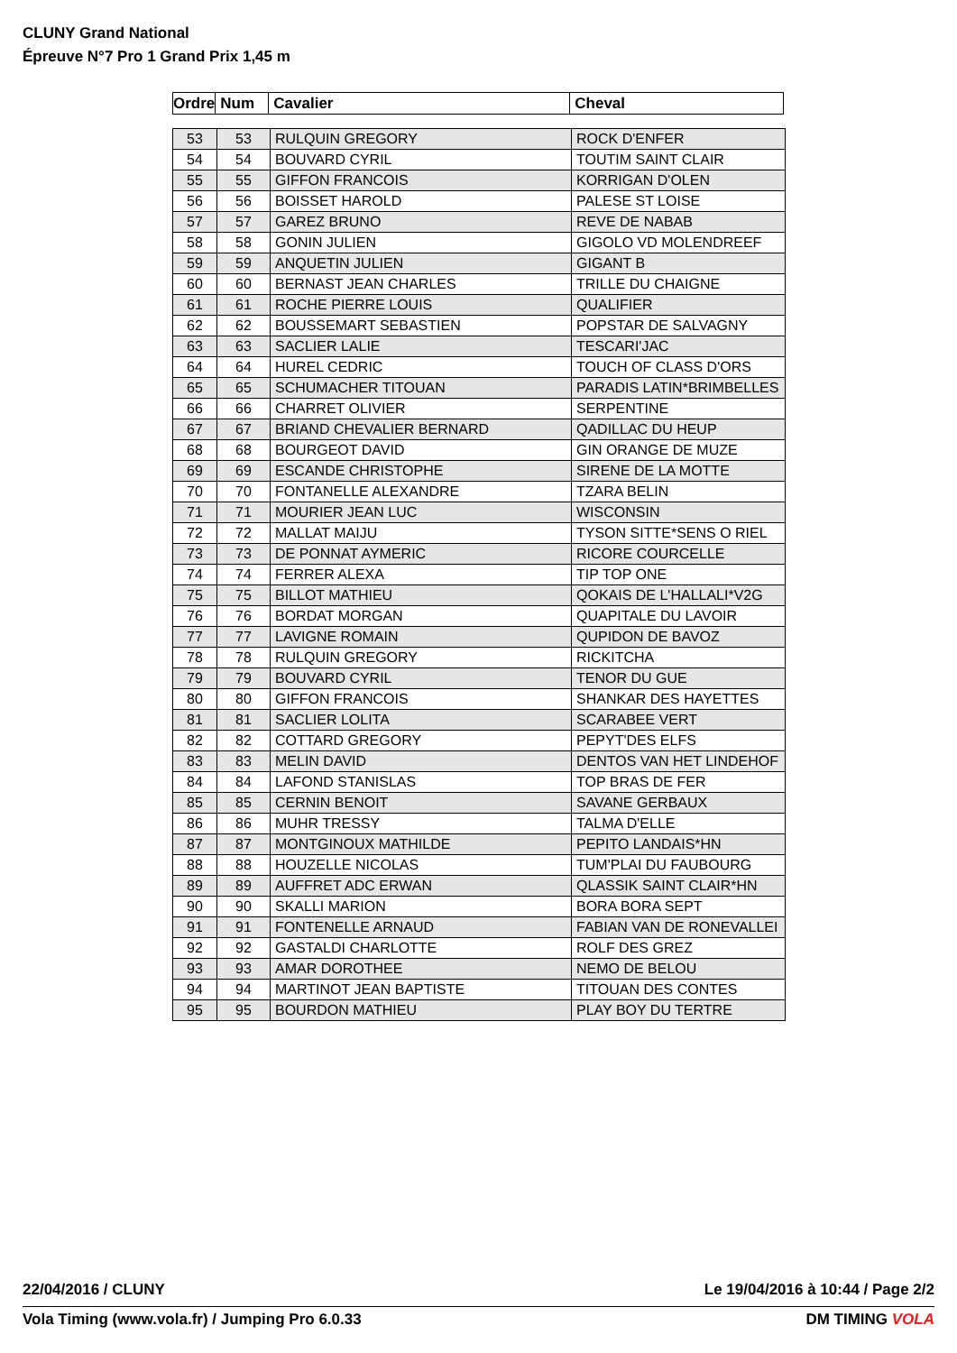CLUNY Grand National
Épreuve N°7 Pro 1 Grand Prix 1,45 m
| Ordre | Num | Cavalier | Cheval |
| --- | --- | --- | --- |
| 53 | 53 | RULQUIN GREGORY | ROCK D'ENFER |
| 54 | 54 | BOUVARD CYRIL | TOUTIM SAINT CLAIR |
| 55 | 55 | GIFFON FRANCOIS | KORRIGAN D'OLEN |
| 56 | 56 | BOISSET HAROLD | PALESE ST LOISE |
| 57 | 57 | GAREZ BRUNO | REVE DE NABAB |
| 58 | 58 | GONIN JULIEN | GIGOLO VD MOLENDREEF |
| 59 | 59 | ANQUETIN JULIEN | GIGANT B |
| 60 | 60 | BERNAST JEAN CHARLES | TRILLE DU CHAIGNE |
| 61 | 61 | ROCHE PIERRE LOUIS | QUALIFIER |
| 62 | 62 | BOUSSEMART SEBASTIEN | POPSTAR DE SALVAGNY |
| 63 | 63 | SACLIER LALIE | TESCARI'JAC |
| 64 | 64 | HUREL CEDRIC | TOUCH OF CLASS D'ORS |
| 65 | 65 | SCHUMACHER TITOUAN | PARADIS LATIN*BRIMBELLES |
| 66 | 66 | CHARRET OLIVIER | SERPENTINE |
| 67 | 67 | BRIAND CHEVALIER BERNARD | QADILLAC DU HEUP |
| 68 | 68 | BOURGEOT DAVID | GIN ORANGE DE MUZE |
| 69 | 69 | ESCANDE CHRISTOPHE | SIRENE DE LA MOTTE |
| 70 | 70 | FONTANELLE ALEXANDRE | TZARA BELIN |
| 71 | 71 | MOURIER JEAN LUC | WISCONSIN |
| 72 | 72 | MALLAT MAIJU | TYSON SITTE*SENS O RIEL |
| 73 | 73 | DE PONNAT AYMERIC | RICORE COURCELLE |
| 74 | 74 | FERRER ALEXA | TIP TOP ONE |
| 75 | 75 | BILLOT MATHIEU | QOKAIS DE L'HALLALI*V2G |
| 76 | 76 | BORDAT MORGAN | QUAPITALE DU LAVOIR |
| 77 | 77 | LAVIGNE ROMAIN | QUPIDON DE BAVOZ |
| 78 | 78 | RULQUIN GREGORY | RICKITCHA |
| 79 | 79 | BOUVARD CYRIL | TENOR DU GUE |
| 80 | 80 | GIFFON FRANCOIS | SHANKAR DES HAYETTES |
| 81 | 81 | SACLIER LOLITA | SCARABEE VERT |
| 82 | 82 | COTTARD GREGORY | PEPYT'DES ELFS |
| 83 | 83 | MELIN DAVID | DENTOS VAN HET LINDEHOF |
| 84 | 84 | LAFOND STANISLAS | TOP BRAS DE FER |
| 85 | 85 | CERNIN BENOIT | SAVANE GERBAUX |
| 86 | 86 | MUHR TRESSY | TALMA D'ELLE |
| 87 | 87 | MONTGINOUX MATHILDE | PEPITO LANDAIS*HN |
| 88 | 88 | HOUZELLE NICOLAS | TUM'PLAI DU FAUBOURG |
| 89 | 89 | AUFFRET ADC ERWAN | QLASSIK SAINT CLAIR*HN |
| 90 | 90 | SKALLI MARION | BORA BORA SEPT |
| 91 | 91 | FONTENELLE ARNAUD | FABIAN VAN DE RONEVALLEI |
| 92 | 92 | GASTALDI CHARLOTTE | ROLF DES GREZ |
| 93 | 93 | AMAR DOROTHEE | NEMO DE BELOU |
| 94 | 94 | MARTINOT JEAN BAPTISTE | TITOUAN DES CONTES |
| 95 | 95 | BOURDON MATHIEU | PLAY BOY DU TERTRE |
22/04/2016 / CLUNY Le 19/04/2016 à 10:44 / Page 2/2
Vola Timing (www.vola.fr) / Jumping Pro 6.0.33 DM TIMING VOLA